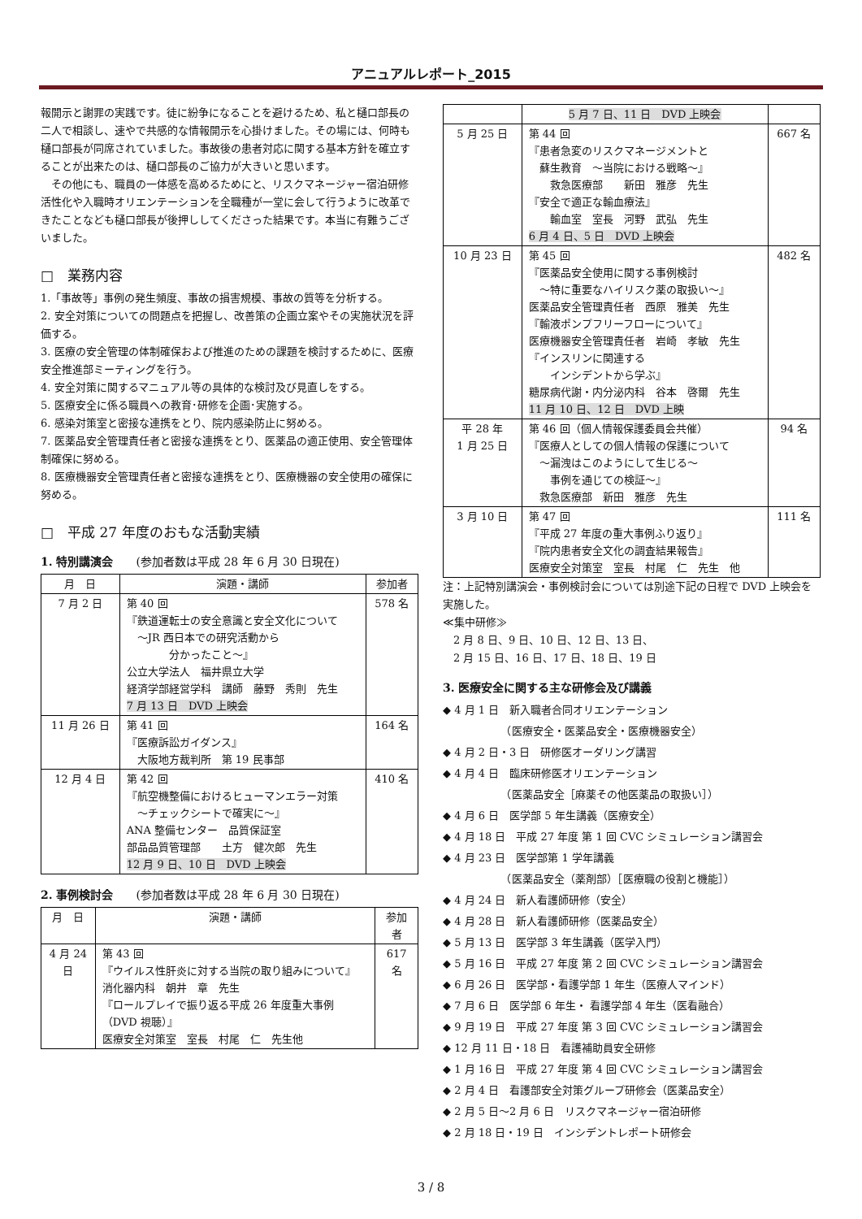アニュアルレポート_2015
報開示と謝罪の実践です。徒に紛争になることを避けるため、私と樋口部長の二人で相談し、速やで共感的な情報開示を心掛けました。その場には、何時も樋口部長が同席されていました。事故後の患者対応に関する基本方針を確立することが出来たのは、樋口部長のご協力が大きいと思います。
　その他にも、職員の一体感を高めるためにと、リスクマネージャー宿泊研修活性化や入職時オリエンテーションを全職種が一堂に会して行うように改革できたことなども樋口部長が後押ししてくださった結果です。本当に有難うございました。
□　業務内容
1.「事故等」事例の発生頻度、事故の損害規模、事故の質等を分析する。
2. 安全対策についての問題点を把握し、改善策の企画立案やその実施状況を評価する。
3. 医療の安全管理の体制確保および推進のための課題を検討するために、医療安全推進部ミーティングを行う。
4. 安全対策に関するマニュアル等の具体的な検討及び見直しをする。
5. 医療安全に係る職員への教育･研修を企画･実施する。
6. 感染対策室と密接な連携をとり、院内感染防止に努める。
7. 医薬品安全管理責任者と密接な連携をとり、医薬品の適正使用、安全管理体制確保に努める。
8. 医療機器安全管理責任者と密接な連携をとり、医療機器の安全使用の確保に努める。
□　平成 27 年度のおもな活動実績
1. 特別講演会　　(参加者数は平成 28 年 6 月 30 日現在)
| 月 日 | 演題・講師 | 参加者 |
| --- | --- | --- |
| 7 月 2 日 | 第 40 回 『鉄道運転士の安全意識と安全文化について ～JR 西日本での研究活動から 分かったこと～』 公立大学法人 福井県立大学 経済学部経営学科 講師 藤野 秀則 先生 7 月 13 日 DVD 上映会 | 578 名 |
| 11 月 26 日 | 第 41 回 『医療訴訟ガイダンス』 大阪地方裁判所 第 19 民事部 | 164 名 |
| 12 月 4 日 | 第 42 回 『航空機整備におけるヒューマンエラー対策 ～チェックシートで確実に～』 ANA 整備センター 品質保証室 部品品質管理部 土方 健次郎 先生 12 月 9 日、10 日 DVD 上映会 | 410 名 |
2. 事例検討会　　(参加者数は平成 28 年 6 月 30 日現在)
| 月 日 | 演題・講師 | 参加者 |
| --- | --- | --- |
| 4 月 24 日 | 第 43 回 『ウイルス性肝炎に対する当院の取り組みについて』 消化器内科 朝井 章 先生 『ロールプレイで振り返る平成 26 年度重大事例（DVD 視聴）』 医療安全対策室 室長 村尾 仁 先生他 | 617 名 |
| | 5 月 7 日、11 日 DVD 上映会 | |
| 5 月 25 日 | 第 44 回 『患者急変のリスクマネージメントと 蘇生教育 ～当院における戦略～』 救急医療部 新田 雅彦 先生 『安全で適正な輸血療法』 輸血室 室長 河野 武弘 先生 6 月 4 日、5 日 DVD 上映会 | 667 名 |
| 10 月 23 日 | 第 45 回 『医薬品安全使用に関する事例検討 ～特に重要なハイリスク薬の取扱い～』 医薬品安全管理責任者 西原 雅美 先生 『輸液ポンプフリーフローについて』 医療機器安全管理責任者 岩崎 孝敏 先生 『インスリンに関連する インシデントから学ぶ』 糖尿病代謝・内分泌内科 谷本 啓爾 先生 11 月 10 日、12 日 DVD 上映 | 482 名 |
| 平 28 年 1 月 25 日 | 第 46 回（個人情報保護委員会共催） 『医療人としての個人情報の保護について ～漏洩はこのようにして生じる～ 事例を通じての検証～』 救急医療部 新田 雅彦 先生 | 94 名 |
| 3 月 10 日 | 第 47 回 『平成 27 年度の重大事例ふり返り』 『院内患者安全文化の調査結果報告』 医療安全対策室 室長 村尾 仁 先生 他 | 111 名 |
注：上記特別講演会・事例検討会については別途下記の日程で DVD 上映会を実施した。
≪集中研修≫
　2 月 8 日、9 日、10 日、12 日、13 日、
　2 月 15 日、16 日、17 日、18 日、19 日
3. 医療安全に関する主な研修会及び講義
◆ 4 月 1 日　新入職者合同オリエンテーション
　　　　　　（医療安全・医薬品安全・医療機器安全）
◆ 4 月 2 日・3 日　研修医オーダリング講習
◆ 4 月 4 日　臨床研修医オリエンテーション
　　　　　　（医薬品安全［麻薬その他医薬品の取扱い］）
◆ 4 月 6 日　医学部 5 年生講義（医療安全）
◆ 4 月 18 日　平成 27 年度 第 1 回 CVC シミュレーション講習会
◆ 4 月 23 日　医学部第 1 学年講義
　　　　　　（医薬品安全（薬剤部）［医療職の役割と機能］）
◆ 4 月 24 日　新人看護師研修（安全）
◆ 4 月 28 日　新人看護師研修（医薬品安全）
◆ 5 月 13 日　医学部 3 年生講義（医学入門）
◆ 5 月 16 日　平成 27 年度 第 2 回 CVC シミュレーション講習会
◆ 6 月 26 日　医学部・看護学部 1 年生（医療人マインド）
◆ 7 月 6 日　医学部 6 年生・ 看護学部 4 年生（医看融合）
◆ 9 月 19 日　平成 27 年度 第 3 回 CVC シミュレーション講習会
◆ 12 月 11 日・18 日　看護補助員安全研修
◆ 1 月 16 日　平成 27 年度 第 4 回 CVC シミュレーション講習会
◆ 2 月 4 日　看護部安全対策グループ研修会（医薬品安全）
◆ 2 月 5 日～2 月 6 日　リスクマネージャー宿泊研修
◆ 2 月 18 日・19 日　インシデントレポート研修会
3 / 8